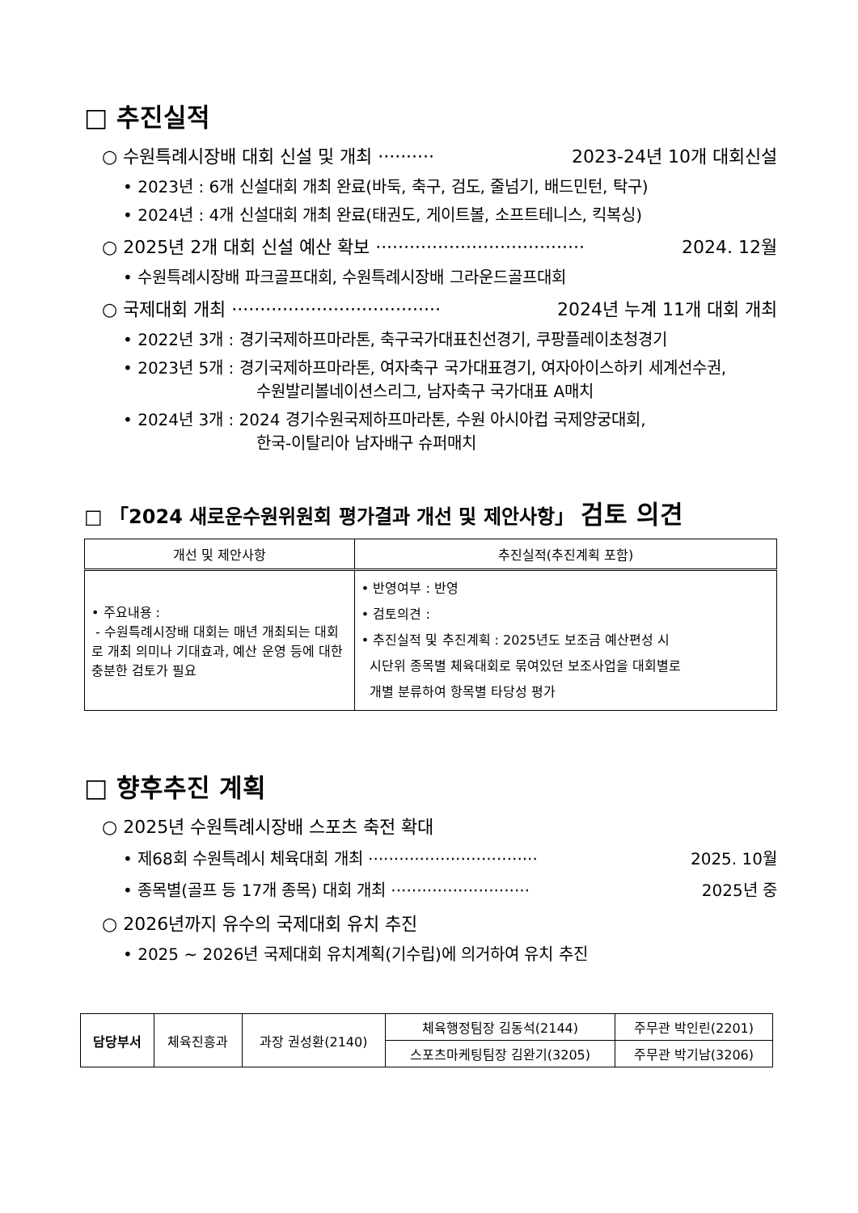□ 추진실적
○ 수원특례시장배 대회 신설 및 개최 ·········· 2023-24년 10개 대회신설
• 2023년 : 6개 신설대회 개최 완료(바둑, 축구, 검도, 줄넘기, 배드민턴, 탁구)
• 2024년 : 4개 신설대회 개최 완료(태권도, 게이트볼, 소프트테니스, 킥복싱)
○ 2025년 2개 대회 신설 예산 확보 ····································· 2024. 12월
• 수원특례시장배 파크골프대회, 수원특례시장배 그라운드골프대회
○ 국제대회 개최 ····································· 2024년 누계 11개 대회 개최
• 2022년 3개 : 경기국제하프마라톤, 축구국가대표친선경기, 쿠팡플레이초청경기
• 2023년 5개 : 경기국제하프마라톤, 여자축구 국가대표경기, 여자아이스하키 세계선수권,
수원발리볼네이션스리그, 남자축구 국가대표 A매치
• 2024년 3개 : 2024 경기수원국제하프마라톤, 수원 아시아컵 국제양궁대회,
한국-이탈리아 남자배구 슈퍼매치
□ 「2024 새로운수원위원회 평가결과 개선 및 제안사항」 검토 의견
| 개선 및 제안사항 | 추진실적(추진계획 포함) |
| --- | --- |
| • 주요내용 : - 수원특례시장배 대회는 매년 개최되는 대회로 개최 의미나 기대효과, 예산 운영 등에 대한 충분한 검토가 필요 | • 반영여부 : 반영 • 검토의견 : • 추진실적 및 추진계획 : 2025년도 보조금 예산편성 시 시단위 종목별 체육대회로 묶여있던 보조사업을 대회별로 개별 분류하여 항목별 타당성 평가 |
□ 향후추진 계획
○ 2025년 수원특례시장배 스포츠 축전 확대
• 제68회 수원특례시 체육대회 개최 ································· 2025. 10월
• 종목별(골프 등 17개 종목) 대회 개최 ··························· 2025년 중
○ 2026년까지 유수의 국제대회 유치 추진
• 2025 ~ 2026년 국제대회 유치계획(기수립)에 의거하여 유치 추진
| 담당부서 | 체육진흥과 | 과장 권성환(2140) | 체육행정팀장 김동석(2144) | 주무관 박인린(2201) |
| | | | 스포츠마케팅팀장 김완기(3205) | 주무관 박기남(3206) |